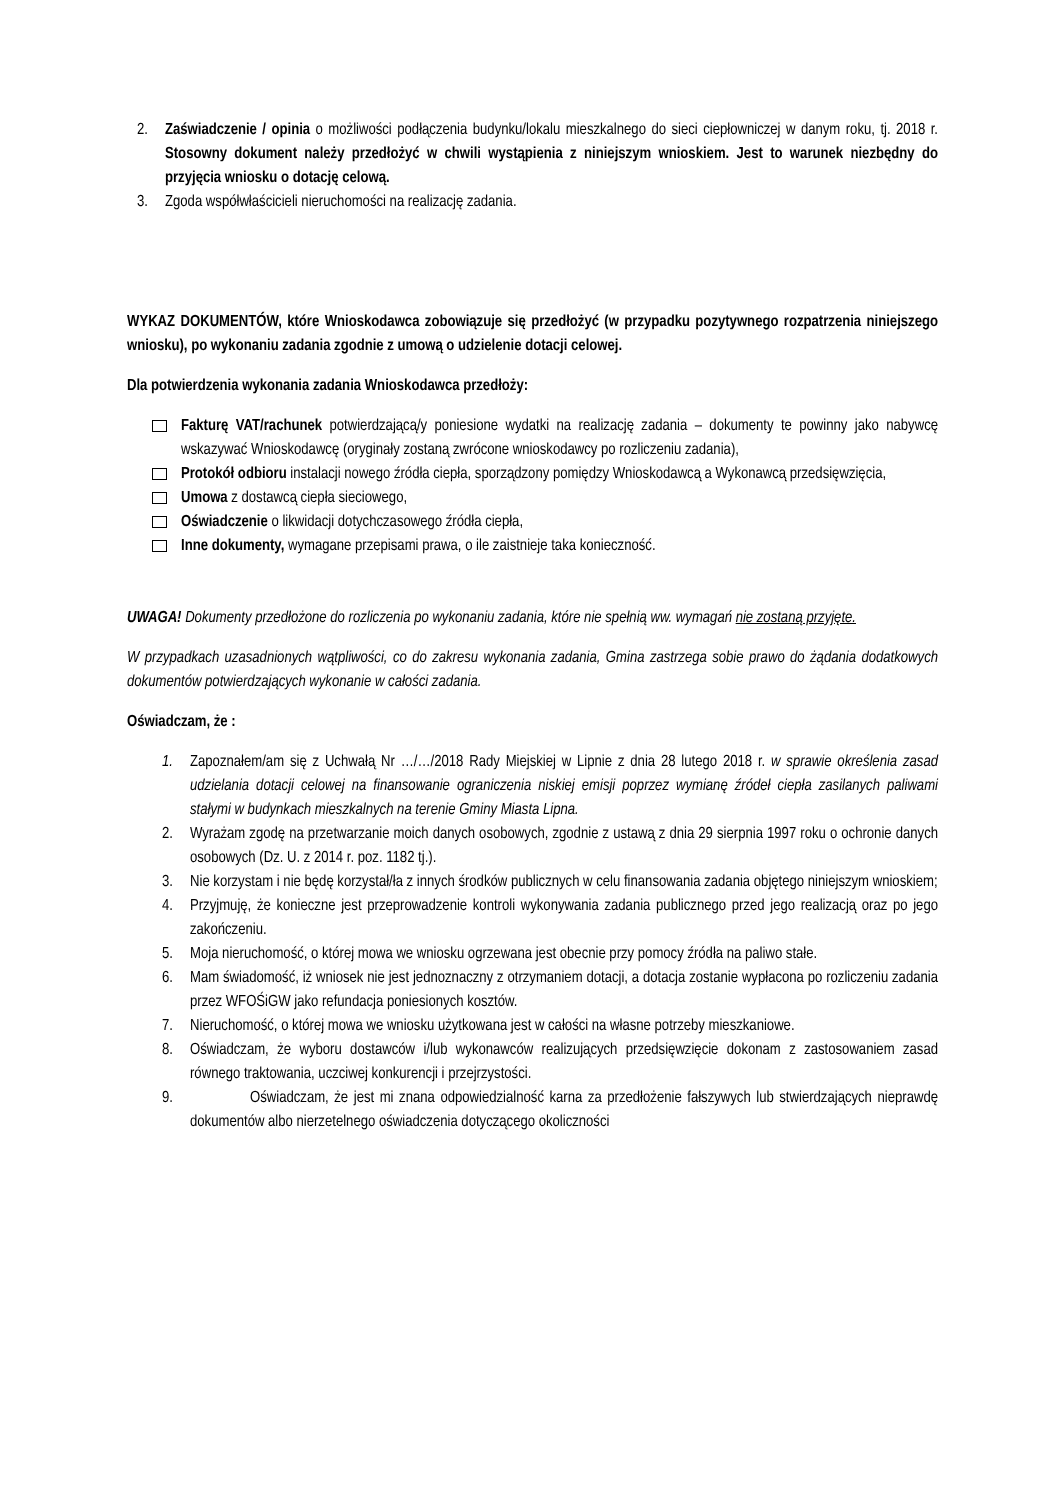2. Zaświadczenie / opinia o możliwości podłączenia budynku/lokalu mieszkalnego do sieci ciepłowniczej w danym roku, tj. 2018 r. Stosowny dokument należy przedłożyć w chwili wystąpienia z niniejszym wnioskiem. Jest to warunek niezbędny do przyjęcia wniosku o dotację celową.
3. Zgoda współwłaścicieli nieruchomości na realizację zadania.
WYKAZ DOKUMENTÓW, które Wnioskodawca zobowiązuje się przedłożyć (w przypadku pozytywnego rozpatrzenia niniejszego wniosku), po wykonaniu zadania zgodnie z umową o udzielenie dotacji celowej.
Dla potwierdzenia wykonania zadania Wnioskodawca przedłoży:
Fakturę VAT/rachunek potwierdzającą/y poniesione wydatki na realizację zadania – dokumenty te powinny jako nabywcę wskazywać Wnioskodawcę (oryginały zostaną zwrócone wnioskodawcy po rozliczeniu zadania),
Protokół odbioru instalacji nowego źródła ciepła, sporządzony pomiędzy Wnioskodawcą a Wykonawcą przedsięwzięcia,
Umowa z dostawcą ciepła sieciowego,
Oświadczenie o likwidacji dotychczasowego źródła ciepła,
Inne dokumenty, wymagane przepisami prawa, o ile zaistnieje taka konieczność.
UWAGA! Dokumenty przedłożone do rozliczenia po wykonaniu zadania, które nie spełnią ww. wymagań nie zostaną przyjęte.
W przypadkach uzasadnionych wątpliwości, co do zakresu wykonania zadania, Gmina zastrzega sobie prawo do żądania dodatkowych dokumentów potwierdzających wykonanie w całości zadania.
Oświadczam, że :
1. Zapoznałem/am się z Uchwałą Nr …/…/2018 Rady Miejskiej w Lipnie z dnia 28 lutego 2018 r. w sprawie określenia zasad udzielania dotacji celowej na finansowanie ograniczenia niskiej emisji poprzez wymianę źródeł ciepła zasilanych paliwami stałymi w budynkach mieszkalnych na terenie Gminy Miasta Lipna.
2. Wyrażam zgodę na przetwarzanie moich danych osobowych, zgodnie z ustawą z dnia 29 sierpnia 1997 roku o ochronie danych osobowych (Dz. U. z 2014 r. poz. 1182 tj.).
3. Nie korzystam i nie będę korzystał/ła z innych środków publicznych w celu finansowania zadania objętego niniejszym wnioskiem;
4. Przyjmuję, że konieczne jest przeprowadzenie kontroli wykonywania zadania publicznego przed jego realizacją oraz po jego zakończeniu.
5. Moja nieruchomość, o której mowa we wniosku ogrzewana jest obecnie przy pomocy źródła na paliwo stałe.
6. Mam świadomość, iż wniosek nie jest jednoznaczny z otrzymaniem dotacji, a dotacja zostanie wypłacona po rozliczeniu zadania przez WFOŚiGW jako refundacja poniesionych kosztów.
7. Nieruchomość, o której mowa we wniosku użytkowana jest w całości na własne potrzeby mieszkaniowe.
8. Oświadczam, że wyboru dostawców i/lub wykonawców realizujących przedsięwzięcie dokonam z zastosowaniem zasad równego traktowania, uczciwej konkurencji i przejrzystości.
9. Oświadczam, że jest mi znana odpowiedzialność karna za przedłożenie fałszywych lub stwierdzających nieprawdę dokumentów albo nierzetelnego oświadczenia dotyczącego okoliczności